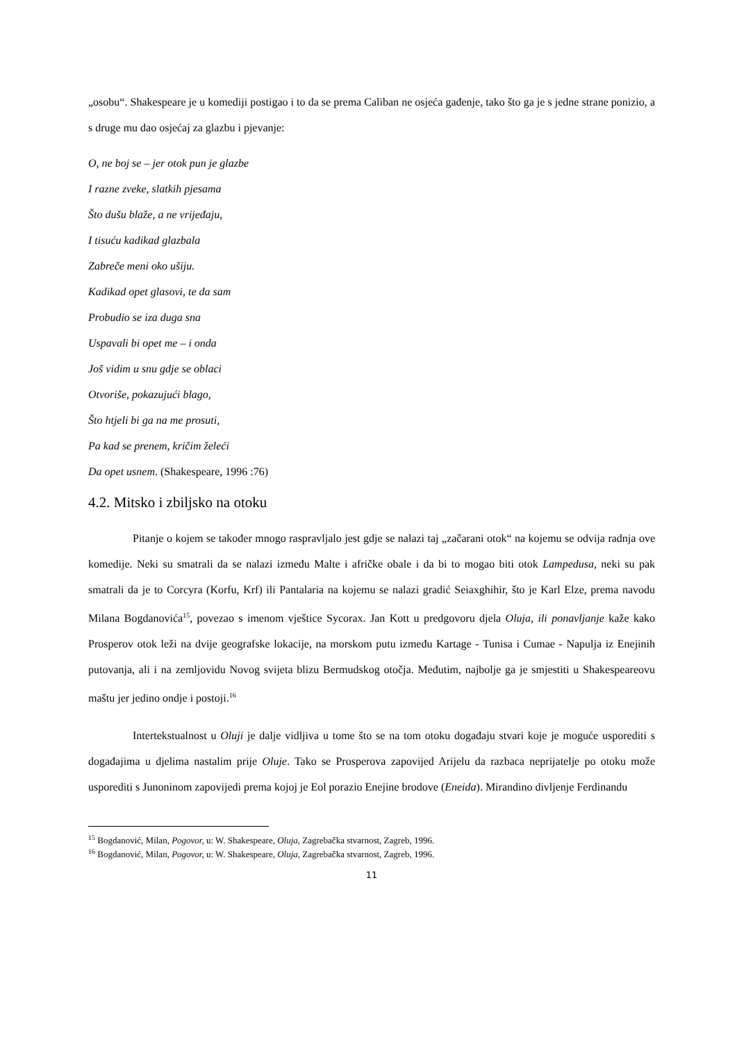„osobu“. Shakespeare je u komediji postigao i to da se prema Caliban ne osjeća gađenje, tako što ga je s jedne strane ponizio, a s druge mu dao osjećaj za glazbu i pjevanje:
O, ne boj se – jer otok pun je glazbe
I razne zveke, slatkih pjesama
Što dušu blaže, a ne vrijeđaju,
I tisuću kadikad glazbala
Zabreče meni oko ušiju.
Kadikad opet glasovi, te da sam
Probudio se iza duga sna
Uspavali bi opet me – i onda
Još vidim u snu gdje se oblaci
Otvoriše, pokazujući blago,
Što htjeli bi ga na me prosuti,
Pa kad se prenem, kričim želeći
Da opet usnem. (Shakespeare, 1996 :76)
4.2. Mitsko i zbiljsko na otoku
Pitanje o kojem se također mnogo raspravljalo jest gdje se nalazi taj „začarani otok“ na kojemu se odvija radnja ove komedije. Neki su smatrali da se nalazi između Malte i afričke obale i da bi to mogao biti otok Lampedusa, neki su pak smatrali da je to Corcyra (Korfu, Krf) ili Pantalaria na kojemu se nalazi gradić Seiaxghihir, što je Karl Elze, prema navodu Milana Bogdanovića<sup>15</sup>, povezao s imenom vještice Sycorax. Jan Kott u predgovoru djela Oluja, ili ponavljanje kaže kako Prosperov otok leži na dvije geografske lokacije, na morskom putu između Kartage - Tunisa i Cumae - Napulja iz Enejinih putovanja, ali i na zemljovidu Novog svijeta blizu Bermudskog otočja. Međutim, najbolje ga je smjestiti u Shakespeareovu maštu jer jedino ondje i postoji.<sup>16</sup>
Intertekstualnost u Oluji je dalje vidljiva u tome što se na tom otoku događaju stvari koje je moguće usporediti s događajima u djelima nastalim prije Oluje. Tako se Prosperova zapovijed Arijelu da razbaca neprijatelje po otoku može usporediti s Junoninom zapovijedi prema kojoj je Eol porazio Enejine brodove (Eneida). Mirandino divljenje Ferdinandu
<sup>15</sup> Bogdanović, Milan, Pogovor, u: W. Shakespeare, Oluja, Zagrebačka stvarnost, Zagreb, 1996.
<sup>16</sup> Bogdanović, Milan, Pogovor, u: W. Shakespeare, Oluja, Zagrebačka stvarnost, Zagreb, 1996.
11